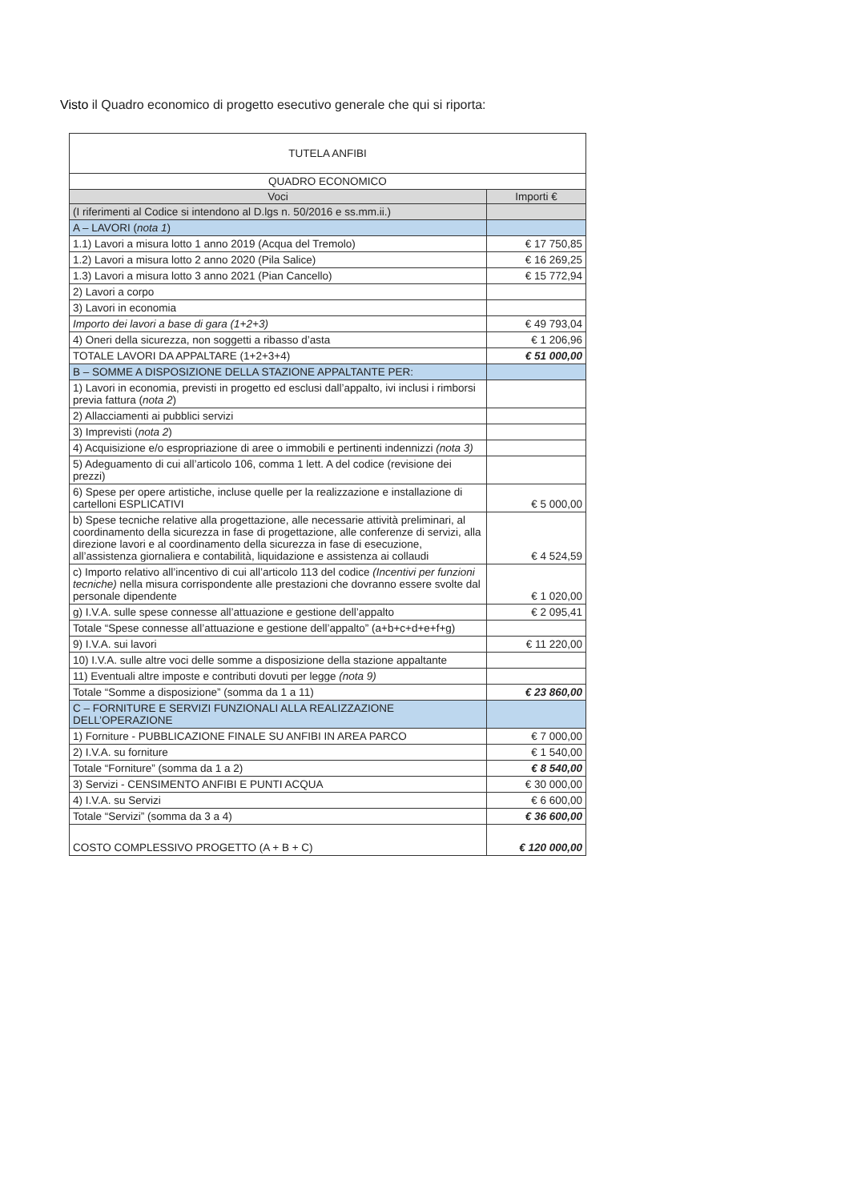Visto il Quadro economico di progetto esecutivo generale che qui si riporta:
| TUTELA ANFIBI | |
| QUADRO ECONOMICO | |
| Voci | Importi € |
| (I riferimenti al Codice si intendono al D.lgs n. 50/2016 e ss.mm.ii.) | |
| A – LAVORI ( nota 1 ) | |
| 1.1) Lavori a misura lotto 1 anno 2019 (Acqua del Tremolo) | € 17 750,85 |
| 1.2) Lavori a misura lotto 2 anno 2020 (Pila Salice) | € 16 269,25 |
| 1.3) Lavori a misura lotto 3 anno 2021 (Pian Cancello) | € 15 772,94 |
| 2) Lavori a corpo | |
| 3) Lavori in economia | |
| Importo dei lavori a base di gara (1+2+3) | € 49 793,04 |
| 4) Oneri della sicurezza, non soggetti a ribasso d’asta | € 1 206,96 |
| TOTALE LAVORI DA APPALTARE (1+2+3+4) | € 51 000,00 |
| B – SOMME A DISPOSIZIONE DELLA STAZIONE APPALTANTE PER: | |
| 1) Lavori in economia, previsti in progetto ed esclusi dall’appalto, ivi inclusi i rimborsi previa fattura ( nota 2 ) | |
| 2) Allacciamenti ai pubblici servizi | |
| 3) Imprevisti ( nota 2 ) | |
| 4) Acquisizione e/o espropriazione di aree o immobili e pertinenti indennizzi (nota 3) | |
| 5) Adeguamento di cui all’articolo 106, comma 1 lett. A del codice (revisione dei prezzi) | |
| 6) Spese per opere artistiche, incluse quelle per la realizzazione e installazione di cartelloni ESPLICATIVI | € 5 000,00 |
| b) Spese tecniche relative alla progettazione, alle necessarie attività preliminari, al coordinamento della sicurezza in fase di progettazione, alle conferenze di servizi, alla direzione lavori e al coordinamento della sicurezza in fase di esecuzione, all’assistenza giornaliera e contabilità, liquidazione e assistenza ai collaudi | € 4 524,59 |
| c) Importo relativo all’incentivo di cui all’articolo 113 del codice (Incentivi per funzioni tecniche) nella misura corrispondente alle prestazioni che dovranno essere svolte dal personale dipendente | € 1 020,00 |
| g) I.V.A. sulle spese connesse all’attuazione e gestione dell’appalto | € 2 095,41 |
| Totale “Spese connesse all’attuazione e gestione dell’appalto” (a+b+c+d+e+f+g) | |
| 9) I.V.A. sui lavori | € 11 220,00 |
| 10) I.V.A. sulle altre voci delle somme a disposizione della stazione appaltante | |
| 11) Eventuali altre imposte e contributi dovuti per legge (nota 9) | |
| Totale “Somme a disposizione” (somma da 1 a 11) | € 23 860,00 |
| C – FORNITURE E SERVIZI FUNZIONALI ALLA REALIZZAZIONE DELL’OPERAZIONE | |
| 1) Forniture - PUBBLICAZIONE FINALE SU ANFIBI IN AREA PARCO | € 7 000,00 |
| 2) I.V.A. su forniture | € 1 540,00 |
| Totale “Forniture” (somma da 1 a 2) | € 8 540,00 |
| 3) Servizi - CENSIMENTO ANFIBI E PUNTI ACQUA | € 30 000,00 |
| 4) I.V.A. su Servizi | € 6 600,00 |
| Totale “Servizi” (somma da 3 a 4) | € 36 600,00 |
| COSTO COMPLESSIVO PROGETTO (A + B + C) | € 120 000,00 |